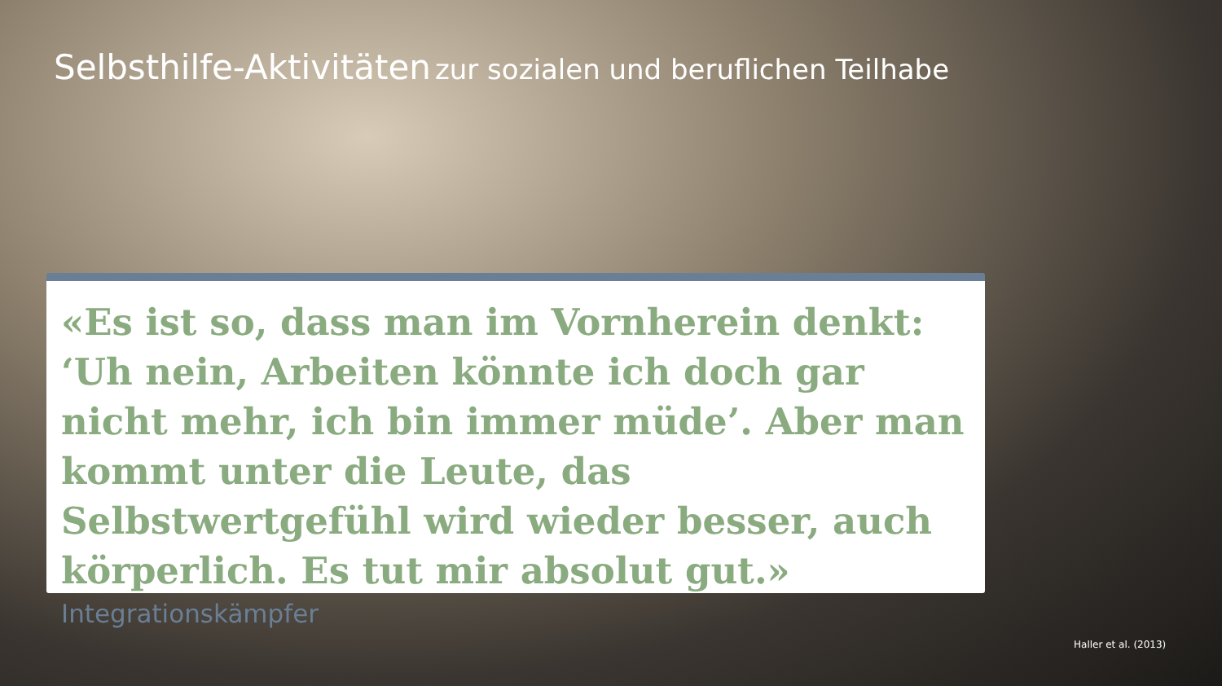Selbsthilfe-Aktivitäten zur sozialen und beruflichen Teilhabe
«Es ist so, dass man im Vornherein denkt: ‘Uh nein, Arbeiten könnte ich doch gar nicht mehr, ich bin immer müde’. Aber man kommt unter die Leute, das Selbstwertgefühl wird wieder besser, auch körperlich. Es tut mir absolut gut.»
Integrationskämpfer
Haller et al. (2013)